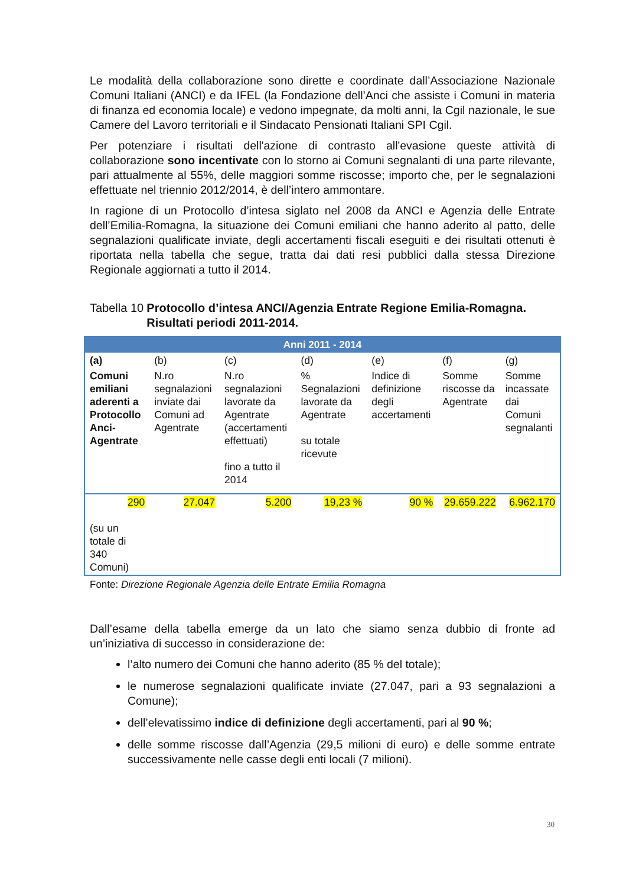Le modalità della collaborazione sono dirette e coordinate dall’Associazione Nazionale Comuni Italiani (ANCI) e da IFEL (la Fondazione dell’Anci che assiste i Comuni in materia di finanza ed economia locale) e vedono impegnate, da molti anni, la Cgil nazionale, le sue Camere del Lavoro territoriali e il Sindacato Pensionati Italiani SPI Cgil.
Per potenziare i risultati dell'azione di contrasto all'evasione queste attività di collaborazione sono incentivate con lo storno ai Comuni segnalanti di una parte rilevante, pari attualmente al 55%, delle maggiori somme riscosse; importo che, per le segnalazioni effettuate nel triennio 2012/2014, è dell’intero ammontare.
In ragione di un Protocollo d’intesa siglato nel 2008 da ANCI e Agenzia delle Entrate dell’Emilia-Romagna, la situazione dei Comuni emiliani che hanno aderito al patto, delle segnalazioni qualificate inviate, degli accertamenti fiscali eseguiti e dei risultati ottenuti è riportata nella tabella che segue, tratta dai dati resi pubblici dalla stessa Direzione Regionale aggiornati a tutto il 2014.
Tabella 10 Protocollo d’intesa ANCI/Agenzia Entrate Regione Emilia-Romagna. Risultati periodi 2011-2014.
| Anni 2011 - 2014 | | | | | | |
| --- | --- | --- | --- | --- | --- | --- |
| (a) | (b) | (c) | (d) | (e) | (f) | (g) |
| Comuni emiliani aderenti a Protocollo Anci-Agentrate | N.ro segnalazioni inviate dai Comuni ad Agentrate | N.ro segnalazioni lavorate da Agentrate (accertamenti effettuati) fino a tutto il 2014 | % Segnalazioni lavorate da Agentrate su totale ricevute | Indice di definizione degli accertamenti | Somme riscosse da Agentrate | Somme incassate dai Comuni segnalanti |
| 290 (su un totale di 340 Comuni) | 27.047 | 5.200 | 19,23 % | 90 % | 29.659.222 | 6.962.170 |
Fonte: Direzione Regionale Agenzia delle Entrate Emilia Romagna
Dall’esame della tabella emerge da un lato che siamo senza dubbio di fronte ad un’iniziativa di successo in considerazione de:
l’alto numero dei Comuni che hanno aderito (85 % del totale);
le numerose segnalazioni qualificate inviate (27.047, pari a 93 segnalazioni a Comune);
dell’elevatissimo indice di definizione degli accertamenti, pari al 90 %;
delle somme riscosse dall’Agenzia (29,5 milioni di euro) e delle somme entrate successivamente nelle casse degli enti locali (7 milioni).
30